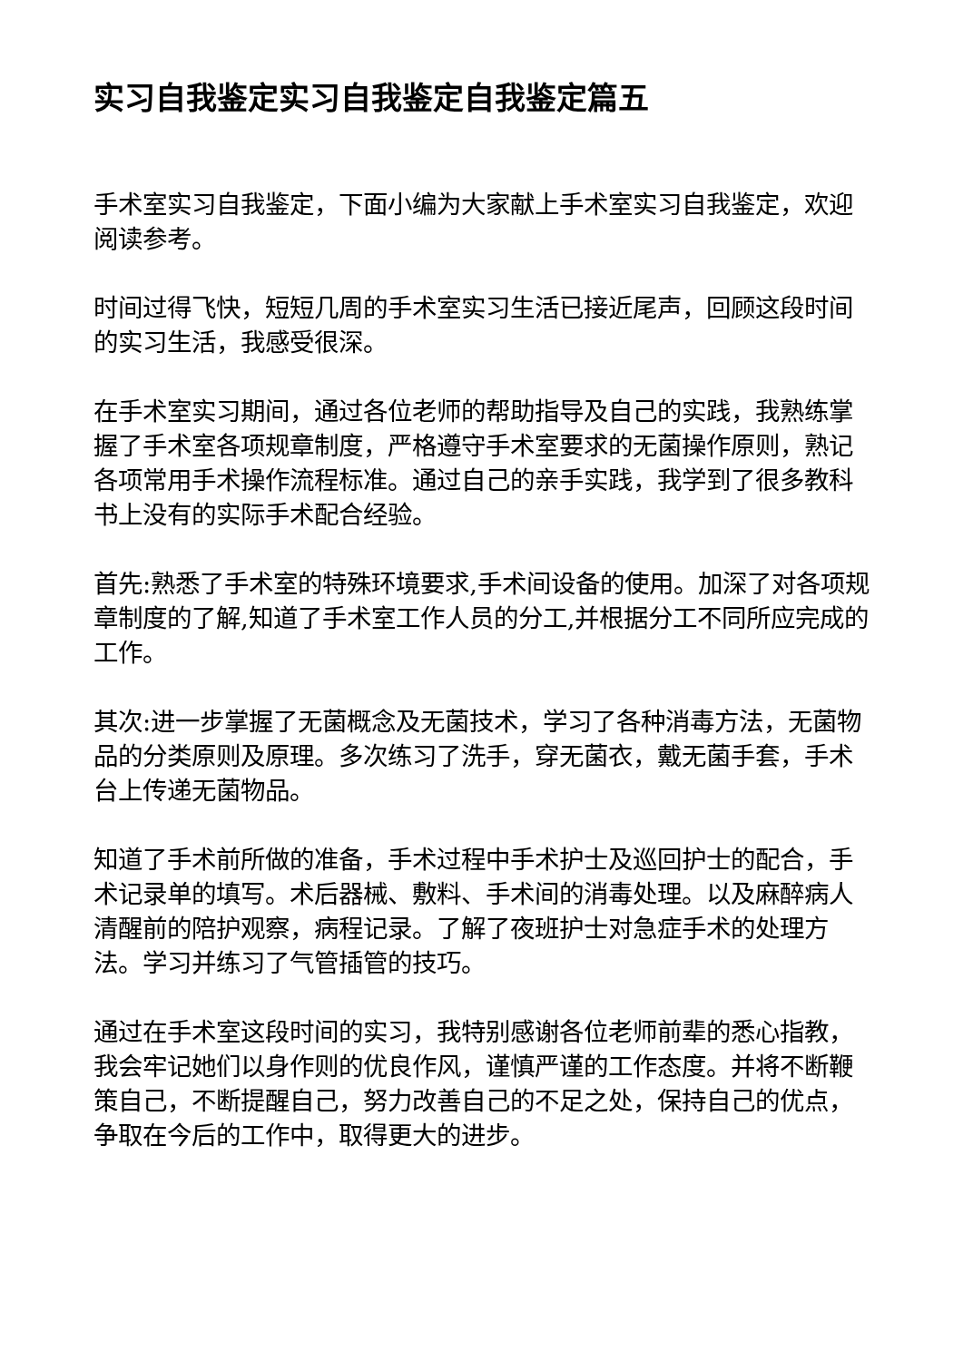实习自我鉴定实习自我鉴定自我鉴定篇五
手术室实习自我鉴定，下面小编为大家献上手术室实习自我鉴定，欢迎阅读参考。
时间过得飞快，短短几周的手术室实习生活已接近尾声，回顾这段时间的实习生活，我感受很深。
在手术室实习期间，通过各位老师的帮助指导及自己的实践，我熟练掌握了手术室各项规章制度，严格遵守手术室要求的无菌操作原则，熟记各项常用手术操作流程标准。通过自己的亲手实践，我学到了很多教科书上没有的实际手术配合经验。
首先:熟悉了手术室的特殊环境要求,手术间设备的使用。加深了对各项规章制度的了解,知道了手术室工作人员的分工,并根据分工不同所应完成的工作。
其次:进一步掌握了无菌概念及无菌技术，学习了各种消毒方法，无菌物品的分类原则及原理。多次练习了洗手，穿无菌衣，戴无菌手套，手术台上传递无菌物品。
知道了手术前所做的准备，手术过程中手术护士及巡回护士的配合，手术记录单的填写。术后器械、敷料、手术间的消毒处理。以及麻醉病人清醒前的陪护观察，病程记录。了解了夜班护士对急症手术的处理方法。学习并练习了气管插管的技巧。
通过在手术室这段时间的实习，我特别感谢各位老师前辈的悉心指教，我会牢记她们以身作则的优良作风，谨慎严谨的工作态度。并将不断鞭策自己，不断提醒自己，努力改善自己的不足之处，保持自己的优点，争取在今后的工作中，取得更大的进步。